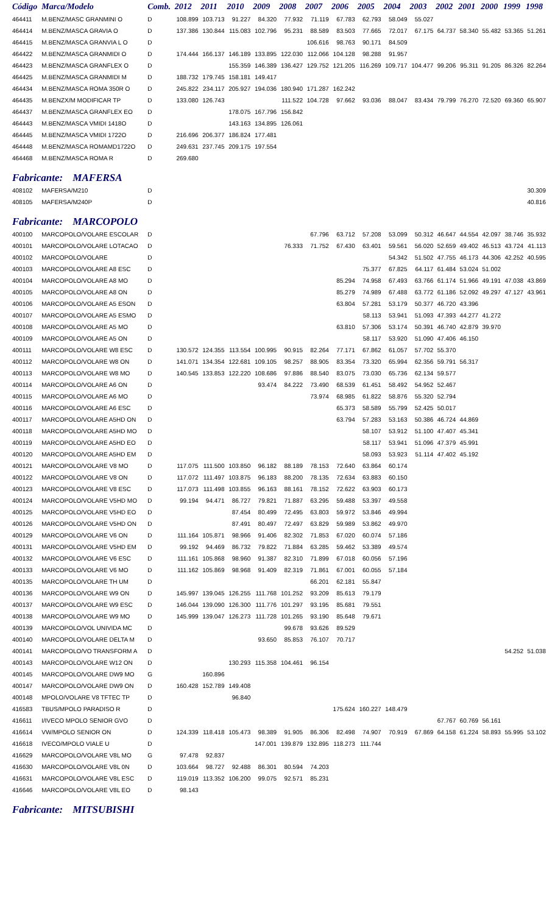| Código | Marca/Modelo | Comb. | 2012 | 2011 | 2010 | 2009 | 2008 | 2007 | 2006 | 2005 | 2004 | 2003 | 2002 | 2001 | 2000 | 1999 | 1998 |
| --- | --- | --- | --- | --- | --- | --- | --- | --- | --- | --- | --- | --- | --- | --- | --- | --- | --- |
| 464411 | M.BENZ/MASC GRANMINI O | D | 108.899 | 103.713 | 91.227 | 84.320 | 77.932 | 71.119 | 67.783 | 62.793 | 58.049 | 55.027 | | | | | |
| 464414 | M.BENZ/MASCA GRAVIA O | D | 137.386 | 130.844 | 115.083 | 102.796 | 95.231 | 88.589 | 83.503 | 77.665 | 72.017 | 67.175 | 64.737 | 58.340 | 55.482 | 53.365 | 51.261 |
| 464415 | M.BENZ/MASCA GRANVIA L O | D | | | | | | 106.616 | 98.763 | 90.171 | 84.509 | | | | | | |
| 464422 | M.BENZ/MASCA GRANMIDI O | D | 174.444 | 166.137 | 146.189 | 133.895 | 122.030 | 112.066 | 104.128 | 98.288 | 91.957 | | | | | | |
| 464423 | M.BENZ/MASCA GRANFLEX O | D | | | 155.359 | 146.389 | 136.427 | 129.752 | 121.205 | 116.269 | 109.717 | 104.477 | 99.206 | 95.311 | 91.205 | 86.326 | 82.264 |
| 464425 | M.BENZ/MASCA GRANMIDI M | D | 188.732 | 179.745 | 158.181 | 149.417 | | | | | | | | | | | |
| 464434 | M.BENZ/MASCA ROMA 350R O | D | 245.822 | 234.117 | 205.927 | 194.036 | 180.940 | 171.287 | 162.242 | | | | | | | | |
| 464435 | M.BENZX/M MODIFICAR TP | D | 133.080 | 126.743 | | | 111.522 | 104.728 | 97.662 | 93.036 | 88.047 | 83.434 | 79.799 | 76.270 | 72.520 | 69.360 | 65.907 |
| 464437 | M.BENZ/MASCA GRANFLEX EO | D | | | 178.075 | 167.796 | 156.842 | | | | | | | | | | |
| 464443 | M.BENZ/MASCA VMIDI 1418O | D | | | 143.163 | 134.895 | 126.061 | | | | | | | | | | |
| 464445 | M.BENZ/MASCA VMIDI 1722O | D | 216.696 | 206.377 | 186.824 | 177.481 | | | | | | | | | | | |
| 464448 | M.BENZ/MASCA ROMAMD1722O | D | 249.631 | 237.745 | 209.175 | 197.554 | | | | | | | | | | | |
| 464468 | M.BENZ/MASCA ROMA R | D | 269.680 | | | | | | | | | | | | | | |
| Fabricante: MAFERSA | | | | | | | | | | | | | | | | | |
| 408102 | MAFERSA/M210 | D | | | | | | | | | | | | | | | 30.309 |
| 408105 | MAFERSA/M240P | D | | | | | | | | | | | | | | | 40.816 |
| Fabricante: MARCOPOLO | | | | | | | | | | | | | | | | | |
| 400100 | MARCOPOLO/VOLARE ESCOLAR | D | | | | | | 67.796 | 63.712 | 57.208 | 53.099 | 50.312 | 46.647 | 44.554 | 42.097 | 38.746 | 35.932 |
| 400101 | MARCOPOLO/VOLARE LOTACAO | D | | | | | 76.333 | 71.752 | 67.430 | 63.401 | 59.561 | 56.020 | 52.659 | 49.402 | 46.513 | 43.724 | 41.113 |
| 400102 | MARCOPOLO/VOLARE | D | | | | | | | | | 54.342 | 51.502 | 47.755 | 46.173 | 44.306 | 42.252 | 40.595 |
| 400103 | MARCOPOLO/VOLARE A8 ESC | D | | | | | | | | 75.377 | 67.825 | 64.117 | 61.484 | 53.024 | 51.002 | | |
| 400104 | MARCOPOLO/VOLARE A8 MO | D | | | | | | | 85.294 | 74.958 | 67.493 | 63.766 | 61.174 | 51.966 | 49.191 | 47.038 | 43.869 |
| 400105 | MARCOPOLO/VOLARE A8 ON | D | | | | | | | 85.279 | 74.989 | 67.488 | 63.772 | 61.186 | 52.092 | 49.297 | 47.127 | 43.961 |
| 400106 | MARCOPOLO/VOLARE A5 ESON | D | | | | | | | 63.804 | 57.281 | 53.179 | 50.377 | 46.720 | 43.396 | | | |
| 400107 | MARCOPOLO/VOLARE A5 ESMO | D | | | | | | | | 58.113 | 53.941 | 51.093 | 47.393 | 44.277 | 41.272 | | |
| 400108 | MARCOPOLO/VOLARE A5 MO | D | | | | | | | 63.810 | 57.306 | 53.174 | 50.391 | 46.740 | 42.879 | 39.970 | | |
| 400109 | MARCOPOLO/VOLARE A5 ON | D | | | | | | | | 58.117 | 53.920 | 51.090 | 47.406 | 46.150 | | | |
| 400111 | MARCOPOLO/VOLARE W8 ESC | D | 130.572 | 124.355 | 113.554 | 100.995 | 90.915 | 82.264 | 77.171 | 67.862 | 61.057 | 57.702 | 55.370 | | | | |
| 400112 | MARCOPOLO/VOLARE W8 ON | D | 141.071 | 134.354 | 122.681 | 109.105 | 98.257 | 88.905 | 83.354 | 73.320 | 65.994 | 62.356 | 59.791 | 56.317 | | | |
| 400113 | MARCOPOLO/VOLARE W8 MO | D | 140.545 | 133.853 | 122.220 | 108.686 | 97.886 | 88.540 | 83.075 | 73.030 | 65.736 | 62.134 | 59.577 | | | | |
| 400114 | MARCOPOLO/VOLARE A6 ON | D | | | | 93.474 | 84.222 | 73.490 | 68.539 | 61.451 | 58.492 | 54.952 | 52.467 | | | | |
| 400115 | MARCOPOLO/VOLARE A6 MO | D | | | | | | 73.974 | 68.985 | 61.822 | 58.876 | 55.320 | 52.794 | | | | |
| 400116 | MARCOPOLO/VOLARE A6 ESC | D | | | | | | | 65.373 | 58.589 | 55.799 | 52.425 | 50.017 | | | | |
| 400117 | MARCOPOLO/VOLARE A5HD ON | D | | | | | | | 63.794 | 57.283 | 53.163 | 50.386 | 46.724 | 44.869 | | | |
| 400118 | MARCOPOLO/VOLARE A5HD MO | D | | | | | | | | 58.107 | 53.912 | 51.100 | 47.407 | 45.341 | | | |
| 400119 | MARCOPOLO/VOLARE A5HD EO | D | | | | | | | | 58.117 | 53.941 | 51.096 | 47.379 | 45.991 | | | |
| 400120 | MARCOPOLO/VOLARE A5HD EM | D | | | | | | | | 58.093 | 53.923 | 51.114 | 47.402 | 45.192 | | | |
| 400121 | MARCOPOLO/VOLARE V8 MO | D | 117.075 | 111.500 | 103.850 | 96.182 | 88.189 | 78.153 | 72.640 | 63.864 | 60.174 | | | | | | |
| 400122 | MARCOPOLO/VOLARE V8 ON | D | 117.072 | 111.497 | 103.875 | 96.183 | 88.200 | 78.135 | 72.634 | 63.883 | 60.150 | | | | | | |
| 400123 | MARCOPOLO/VOLARE V8 ESC | D | 117.073 | 111.498 | 103.855 | 96.163 | 88.161 | 78.152 | 72.622 | 63.903 | 60.173 | | | | | | |
| 400124 | MARCOPOLO/VOLARE V5HD MO | D | 99.194 | 94.471 | 86.727 | 79.821 | 71.887 | 63.295 | 59.488 | 53.397 | 49.558 | | | | | | |
| 400125 | MARCOPOLO/VOLARE V5HD EO | D | | | 87.454 | 80.499 | 72.495 | 63.803 | 59.972 | 53.846 | 49.994 | | | | | | |
| 400126 | MARCOPOLO/VOLARE V5HD ON | D | | | 87.491 | 80.497 | 72.497 | 63.829 | 59.989 | 53.862 | 49.970 | | | | | | |
| 400129 | MARCOPOLO/VOLARE V6 ON | D | 111.164 | 105.871 | 98.966 | 91.406 | 82.302 | 71.853 | 67.020 | 60.074 | 57.186 | | | | | | |
| 400131 | MARCOPOLO/VOLARE V5HD EM | D | 99.192 | 94.469 | 86.732 | 79.822 | 71.884 | 63.285 | 59.462 | 53.389 | 49.574 | | | | | | |
| 400132 | MARCOPOLO/VOLARE V6 ESC | D | 111.161 | 105.868 | 98.960 | 91.387 | 82.310 | 71.899 | 67.018 | 60.056 | 57.196 | | | | | | |
| 400133 | MARCOPOLO/VOLARE V6 MO | D | 111.162 | 105.869 | 98.968 | 91.409 | 82.319 | 71.861 | 67.001 | 60.055 | 57.184 | | | | | | |
| 400135 | MARCOPOLO/VOLARE TH UM | D | | | | | | 66.201 | 62.181 | 55.847 | | | | | | | |
| 400136 | MARCOPOLO/VOLARE W9 ON | D | 145.997 | 139.045 | 126.255 | 111.768 | 101.252 | 93.209 | 85.613 | 79.179 | | | | | | | |
| 400137 | MARCOPOLO/VOLARE W9 ESC | D | 146.044 | 139.090 | 126.300 | 111.776 | 101.297 | 93.195 | 85.681 | 79.551 | | | | | | | |
| 400138 | MARCOPOLO/VOLARE W9 MO | D | 145.999 | 139.047 | 126.273 | 111.728 | 101.265 | 93.190 | 85.648 | 79.671 | | | | | | | |
| 400139 | MARCOPOLO/VOL UNIVIDA MC | D | | | | | 99.678 | 93.626 | 89.529 | | | | | | | | |
| 400140 | MARCOPOLO/VOLARE DELTA M | D | | | | 93.650 | 85.853 | 76.107 | 70.717 | | | | | | | | |
| 400141 | MARCOPOLO/VO TRANSFORM A | D | | | | | | | | | | | | | | 54.252 | 51.038 |
| 400143 | MARCOPOLO/VOLARE W12 ON | D | | | 130.293 | 115.358 | 104.461 | 96.154 | | | | | | | | | |
| 400145 | MARCOPOLO/VOLARE DW9 MO | G | | 160.896 | | | | | | | | | | | | | |
| 400147 | MARCOPOLO/VOLARE DW9 ON | D | 160.428 | 152.789 | 149.408 | | | | | | | | | | | | |
| 400148 | MPOLO/VOLARE V8 TFTEC TP | D | | | 96.840 | | | | | | | | | | | | |
| 416583 | TBUS/MPOLO PARADISO R | D | | | | | | | 175.624 | 160.227 | 148.479 | | | | | | |
| 416611 | I/IVECO MPOLO SENIOR GVO | D | | | | | | | | | | | 67.767 | 60.769 | 56.161 | | |
| 416614 | VW/MPOLO SENIOR ON | D | 124.339 | 118.418 | 105.473 | 98.389 | 91.905 | 86.306 | 82.498 | 74.907 | 70.919 | 67.869 | 64.158 | 61.224 | 58.893 | 55.995 | 53.102 |
| 416618 | IVECO/MPOLO VIALE U | D | | | | 147.001 | 139.879 | 132.895 | 118.273 | 111.744 | | | | | | | |
| 416629 | MARCOPOLO/VOLARE V8L MO | G | 97.478 | 92.837 | | | | | | | | | | | | | |
| 416630 | MARCOPOLO/VOLARE V8L 0N | D | 103.664 | 98.727 | 92.488 | 86.301 | 80.594 | 74.203 | | | | | | | | | |
| 416631 | MARCOPOLO/VOLARE V8L ESC | D | 119.019 | 113.352 | 106.200 | 99.075 | 92.571 | 85.231 | | | | | | | | | |
| 416646 | MARCOPOLO/VOLARE V8L EO | D | 98.143 | | | | | | | | | | | | | | |
| Fabricante: MITSUBISHI | | | | | | | | | | | | | | | | | |